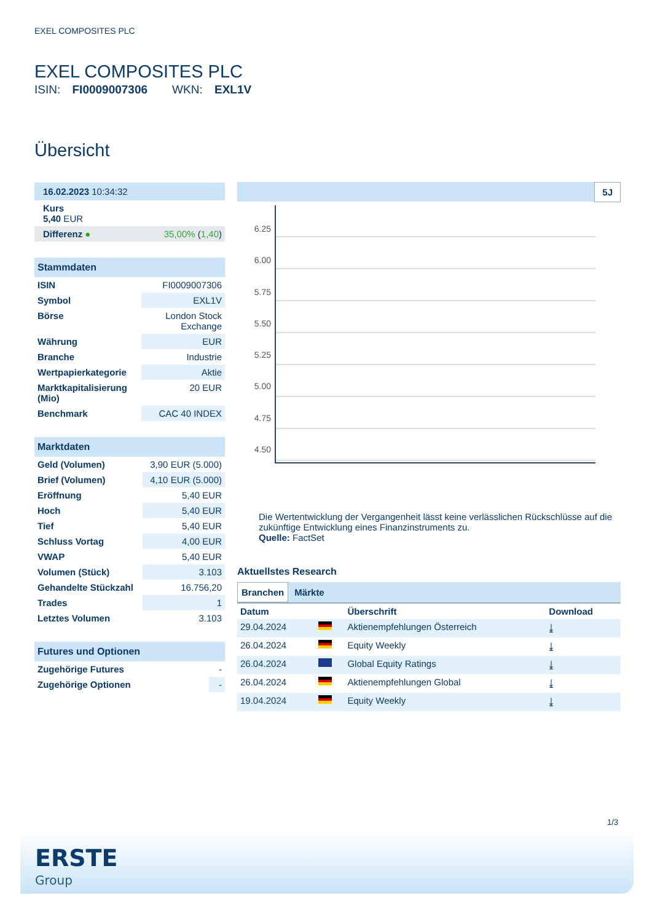EXEL COMPOSITES PLC
EXEL COMPOSITES PLC
ISIN: FI0009007306 WKN: EXL1V
Übersicht
| 16.02.2023 10:34:32 | |
| Kurs 5,40 EUR | |
| Differenz ● | 35,00% ( 1,40 ) |
| Stammdaten | |
| ISIN | FI0009007306 |
| Symbol | EXL1V |
| Börse | London Stock Exchange |
| Währung | EUR |
| Branche | Industrie |
| Wertpapierkategorie | Aktie |
| Marktkapitalisierung (Mio) | 20 EUR |
| Benchmark | CAC 40 INDEX |
| Marktdaten | |
| Geld (Volumen) | 3,90 EUR (5.000) |
| Brief (Volumen) | 4,10 EUR (5.000) |
| Eröffnung | 5,40 EUR |
| Hoch | 5,40 EUR |
| Tief | 5,40 EUR |
| Schluss Vortag | 4,00 EUR |
| VWAP | 5,40 EUR |
| Volumen (Stück) | 3.103 |
| Gehandelte Stückzahl | 16.756,20 |
| Trades | 1 |
| Letztes Volumen | 3.103 |
| Futures und Optionen | |
| Zugehörige Futures | - |
| Zugehörige Optionen | - |
5J
6.25
6.00
5.75
5.50
5.25
5.00
4.75
4.50
Die Wertentwicklung der Vergangenheit lässt keine verlässlichen Rückschlüsse auf die zukünftige Entwicklung eines Finanzinstruments zu.
Quelle: FactSet
Aktuellstes Research
Branchen Märkte
| Datum | | Überschrift | Download |
| --- | --- | --- | --- |
| 29.04.2024 | | Aktienempfehlungen Österreich | ⤓ |
| 26.04.2024 | | Equity Weekly | ⤓ |
| 26.04.2024 | | Global Equity Ratings | ⤓ |
| 26.04.2024 | | Aktienempfehlungen Global | ⤓ |
| 19.04.2024 | | Equity Weekly | ⤓ |
1/3
ERSTE
Group